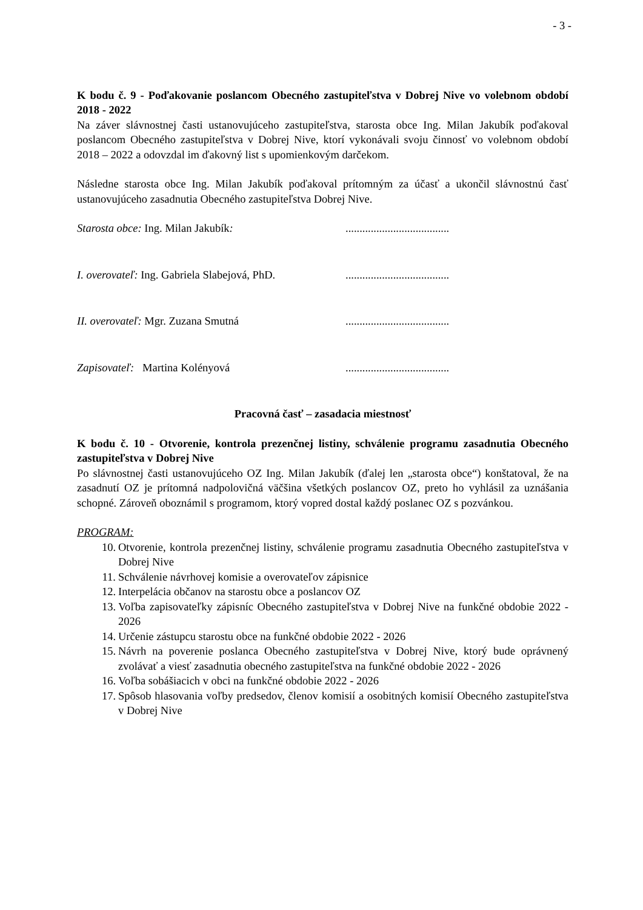- 3 -
K bodu č. 9 - Poďakovanie poslancom Obecného zastupiteľstva v Dobrej Nive vo volebnom období 2018 - 2022
Na záver slávnostnej časti ustanovujúceho zastupiteľstva, starosta obce Ing. Milan Jakubík poďakoval poslancom Obecného zastupiteľstva v Dobrej Nive, ktorí vykonávali svoju činnosť vo volebnom období 2018 – 2022 a odovzdal im ďakovný list s upomienkovým darčekom.
Následne starosta obce Ing. Milan Jakubík poďakoval prítomným za účasť a ukončil slávnostnú časť ustanovujúceho zasadnutia Obecného zastupiteľstva Dobrej Nive.
Starosta obce: Ing. Milan Jakubík:.....................................
I. overovateľ: Ing. Gabriela Slabejová, PhD......................................
II. overovateľ: Mgr. Zuzana Smutná.....................................
Zapisovateľ: Martina Kolényová.....................................
Pracovná časť – zasadacia miestnosť
K bodu č. 10 - Otvorenie, kontrola prezenčnej listiny, schválenie programu zasadnutia Obecného zastupiteľstva v Dobrej Nive
Po slávnostnej časti ustanovujúceho OZ Ing. Milan Jakubík (ďalej len „starosta obce“) konštatoval, že na zasadnutí OZ je prítomná nadpolovičná väčšina všetkých poslancov OZ, preto ho vyhlásil za uznášania schopné. Zároveň oboznámil s programom, ktorý vopred dostal každý poslanec OZ s pozvánkou.
PROGRAM:
10. Otvorenie, kontrola prezenčnej listiny, schválenie programu zasadnutia Obecného zastupiteľstva v Dobrej Nive
11. Schválenie návrhovej komisie a overovateľov zápisnice
12. Interpelácia občanov na starostu obce a poslancov OZ
13. Voľba zapisovateľky zápisníc Obecného zastupiteľstva v Dobrej Nive na funkčné obdobie 2022 - 2026
14. Určenie zástupcu starostu obce na funkčné obdobie 2022 - 2026
15. Návrh na poverenie poslanca Obecného zastupiteľstva v Dobrej Nive, ktorý bude oprávnený zvolávať a viesť zasadnutia obecného zastupiteľstva na funkčné obdobie 2022 - 2026
16. Voľba sobášiacich v obci na funkčné obdobie 2022 - 2026
17. Spôsob hlasovania voľby predsedov, členov komisií a osobitných komisií Obecného zastupiteľstva v Dobrej Nive